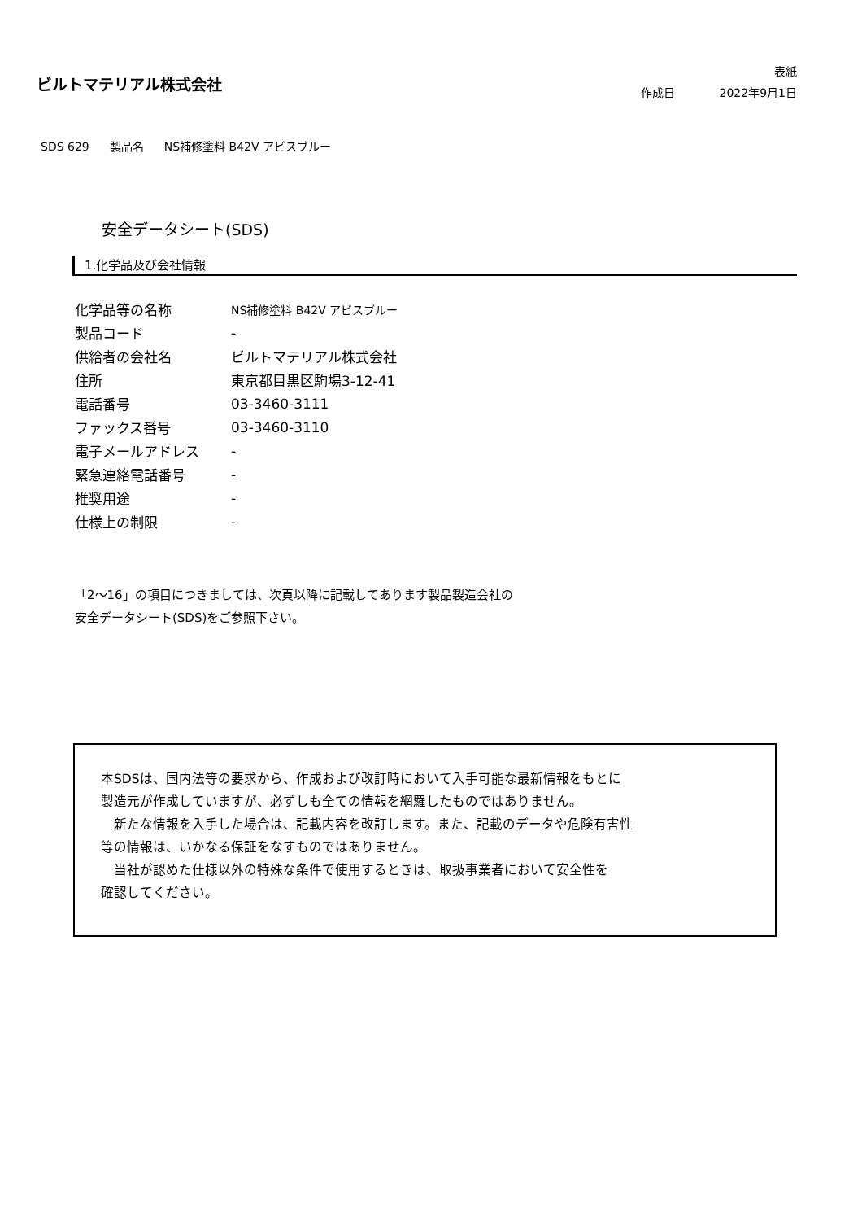ビルトマテリアル株式会社
表紙
作成日 2022年9月1日
SDS 629 製品名 NS補修塗料 B42V アビスブルー
安全データシート(SDS)
1.化学品及び会社情報
| 化学品等の名称 | NS補修塗料 B42V アビスブルー |
| 製品コード | - |
| 供給者の会社名 | ビルトマテリアル株式会社 |
| 住所 | 東京都目黒区駒場3-12-41 |
| 電話番号 | 03-3460-3111 |
| ファックス番号 | 03-3460-3110 |
| 電子メールアドレス | - |
| 緊急連絡電話番号 | - |
| 推奨用途 | - |
| 仕様上の制限 | - |
「2～16」の項目につきましては、次頁以降に記載してあります製品製造会社の
安全データシート(SDS)をご参照下さい。
本SDSは、国内法等の要求から、作成および改訂時において入手可能な最新情報をもとに
製造元が作成していますが、必ずしも全ての情報を網羅したものではありません。
　新たな情報を入手した場合は、記載内容を改訂します。また、記載のデータや危険有害性
等の情報は、いかなる保証をなすものではありません。
　当社が認めた仕様以外の特殊な条件で使用するときは、取扱事業者において安全性を
確認してください。